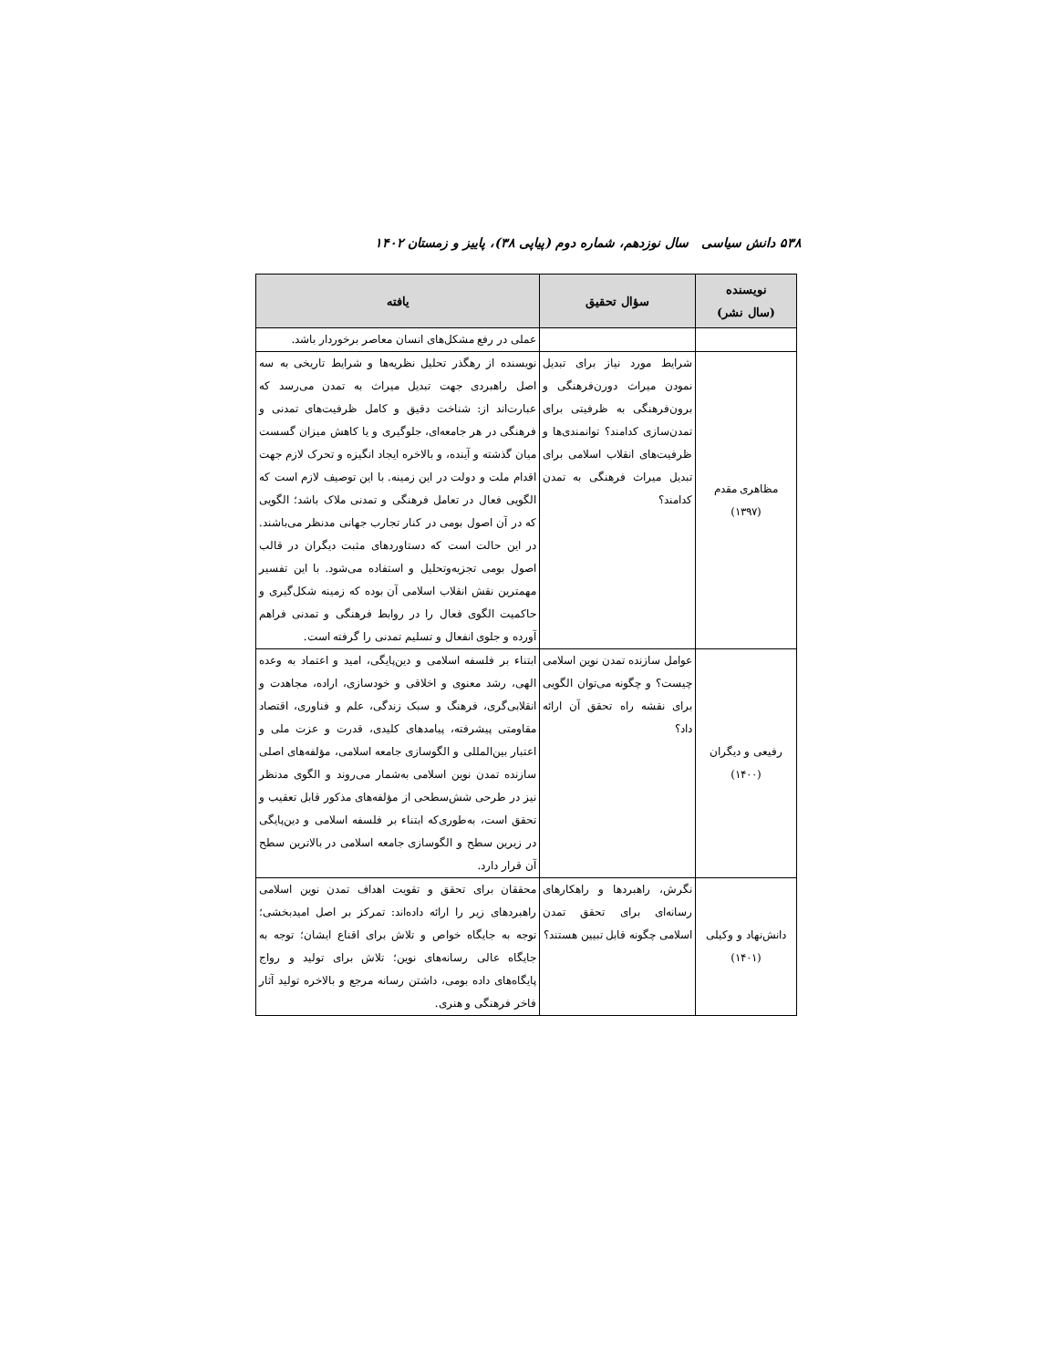۵۳۸ دانش سیاسی سال نوزدهم، شماره دوم (پیاپی ۳۸)، پاییز و زمستان ۱۴۰۲
| نویسنده (سال نشر) | سؤال تحقیق | یافته |
| --- | --- | --- |
| | | عملی در رفع مشکل‌های انسان معاصر برخوردار باشد. |
| مظاهری مقدم (۱۳۹۷) | شرایط مورد نیاز برای تبدیل نمودن میراث دورن‌فرهنگی و برون‌فرهنگی به ظرفیتی برای تمدن‌سازی کدامند؟ توانمندی‌ها و ظرفیت‌های انقلاب اسلامی برای تبدیل میراث فرهنگی به تمدن کدامند؟ | نویسنده از رهگذر تحلیل نظریه‌ها و شرایط تاریخی به سه اصل راهبردی جهت تبدیل میراث به تمدن می‌رسد که عبارت‌اند از: شناخت دقیق و کامل ظرفیت‌های تمدنی و فرهنگی در هر جامعه‌ای، جلوگیری و یا کاهش میزان گسست میان گذشته و آینده، و بالاخره ایجاد انگیزه و تحرک لازم جهت اقدام ملت و دولت در این زمینه. با این توصیف لازم است که الگویی فعال در تعامل فرهنگی و تمدنی ملاک باشد؛ الگویی که در آن اصول بومی در کنار تجارب جهانی مدنظر می‌باشند. در این حالت است که دستاوردهای مثبت دیگران در قالب اصول بومی تجزیه‌وتحلیل و استفاده می‌شود. با این تفسیر مهمترین نقش انقلاب اسلامی آن بوده که زمینه شکل‌گیری و حاکمیت الگوی فعال را در روابط فرهنگی و تمدنی فراهم آورده و جلوی انفعال و تسلیم تمدنی را گرفته است. |
| رفیعی و دیگران (۱۴۰۰) | عوامل سازنده تمدن نوین اسلامی چیست؟ و چگونه می‌توان الگویی برای نقشه راه تحقق آن ارائه داد؟ | ابتناء بر فلسفه اسلامی و دین‌پایگی، امید و اعتماد به وعده الهی، رشد معنوی و اخلاقی و خودسازی، اراده، مجاهدت و انقلابی‌گری، فرهنگ و سبک زندگی، علم و فناوری، اقتصاد مقاومتی پیشرفته، پیامدهای کلیدی، قدرت و عزت ملی و اعتبار بین‌المللی و الگوسازی جامعه اسلامی، مؤلفه‌های اصلی سازنده تمدن نوین اسلامی به‌شمار می‌روند و الگوی مدنظر نیز در طرحی شش‌سطحی از مؤلفه‌های مذکور قابل تعقیب و تحقق است، به‌طوری‌که ابتناء بر فلسفه اسلامی و دین‌پایگی در زیرین سطح و الگوسازی جامعه اسلامی در بالاترین سطح آن قرار دارد. |
| دانش‌نهاد و وکیلی (۱۴۰۱) | نگرش، راهبردها و راهکارهای رسانه‌ای برای تحقق تمدن اسلامی چگونه قابل تبیین هستند؟ | محققان برای تحقق و تقویت اهداف تمدن نوین اسلامی راهبردهای زیر را ارائه داده‌اند: تمرکز بر اصل امیدبخشی؛ توجه به جایگاه خواص و تلاش برای اقناع ایشان؛ توجه به جایگاه عالی رسانه‌های نوین؛ تلاش برای تولید و رواج پایگاه‌های داده بومی، داشتن رسانه مرجع و بالاخره تولید آثار فاخر فرهنگی و هنری. |